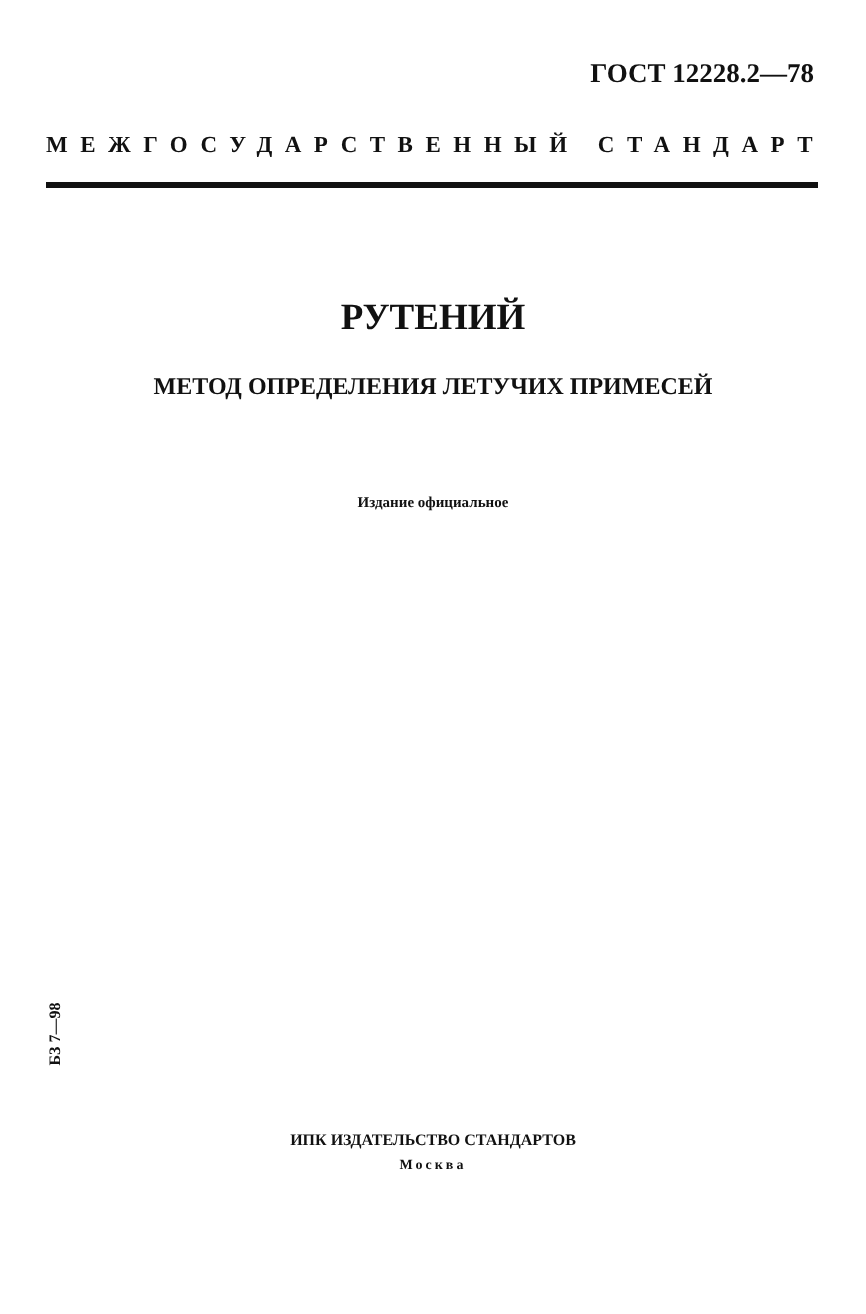ГОСТ 12228.2—78
МЕЖГОСУДАРСТВЕННЫЙ СТАНДАРТ
РУТЕНИЙ
МЕТОД ОПРЕДЕЛЕНИЯ ЛЕТУЧИХ ПРИМЕСЕЙ
Издание официальное
БЗ 7—98
ИПК ИЗДАТЕЛЬСТВО СТАНДАРТОВ
Москва